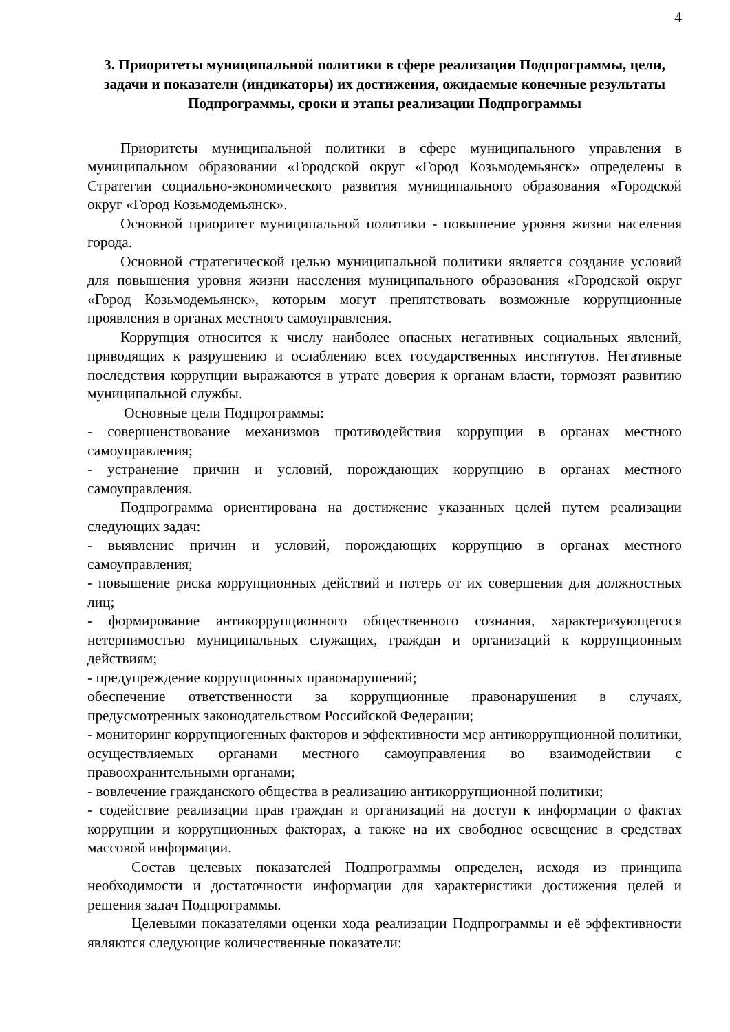4
3. Приоритеты муниципальной политики в сфере реализации Подпрограммы, цели, задачи и показатели (индикаторы) их достижения, ожидаемые конечные результаты Подпрограммы, сроки и этапы реализации Подпрограммы
Приоритеты муниципальной политики в сфере муниципального управления в муниципальном образовании «Городской округ «Город Козьмодемьянск» определены в Стратегии социально-экономического развития муниципального образования «Городской округ «Город Козьмодемьянск».
Основной приоритет муниципальной политики - повышение уровня жизни населения города.
Основной стратегической целью муниципальной политики является создание условий для повышения уровня жизни населения муниципального образования «Городской округ «Город Козьмодемьянск», которым могут препятствовать возможные коррупционные проявления в органах местного самоуправления.
Коррупция относится к числу наиболее опасных негативных социальных явлений, приводящих к разрушению и ослаблению всех государственных институтов. Негативные последствия коррупции выражаются в утрате доверия к органам власти, тормозят развитию муниципальной службы.
Основные цели Подпрограммы:
- совершенствование механизмов противодействия коррупции в органах местного самоуправления;
- устранение причин и условий, порождающих коррупцию в органах местного самоуправления.
Подпрограмма ориентирована на достижение указанных целей путем реализации следующих задач:
- выявление причин и условий, порождающих коррупцию в органах местного самоуправления;
- повышение риска коррупционных действий и потерь от их совершения для должностных лиц;
- формирование антикоррупционного общественного сознания, характеризующегося нетерпимостью муниципальных служащих, граждан и организаций к коррупционным действиям;
- предупреждение коррупционных правонарушений;
обеспечение ответственности за коррупционные правонарушения в случаях, предусмотренных законодательством Российской Федерации;
- мониторинг коррупциогенных факторов и эффективности мер антикоррупционной политики, осуществляемых органами местного самоуправления во взаимодействии с правоохранительными органами;
- вовлечение гражданского общества в реализацию антикоррупционной политики;
- содействие реализации прав граждан и организаций на доступ к информации о фактах коррупции и коррупционных факторах, а также на их свободное освещение в средствах массовой информации.
Состав целевых показателей Подпрограммы определен, исходя из принципа необходимости и достаточности информации для характеристики достижения целей и решения задач Подпрограммы.
Целевыми показателями оценки хода реализации Подпрограммы и её эффективности являются следующие количественные показатели: